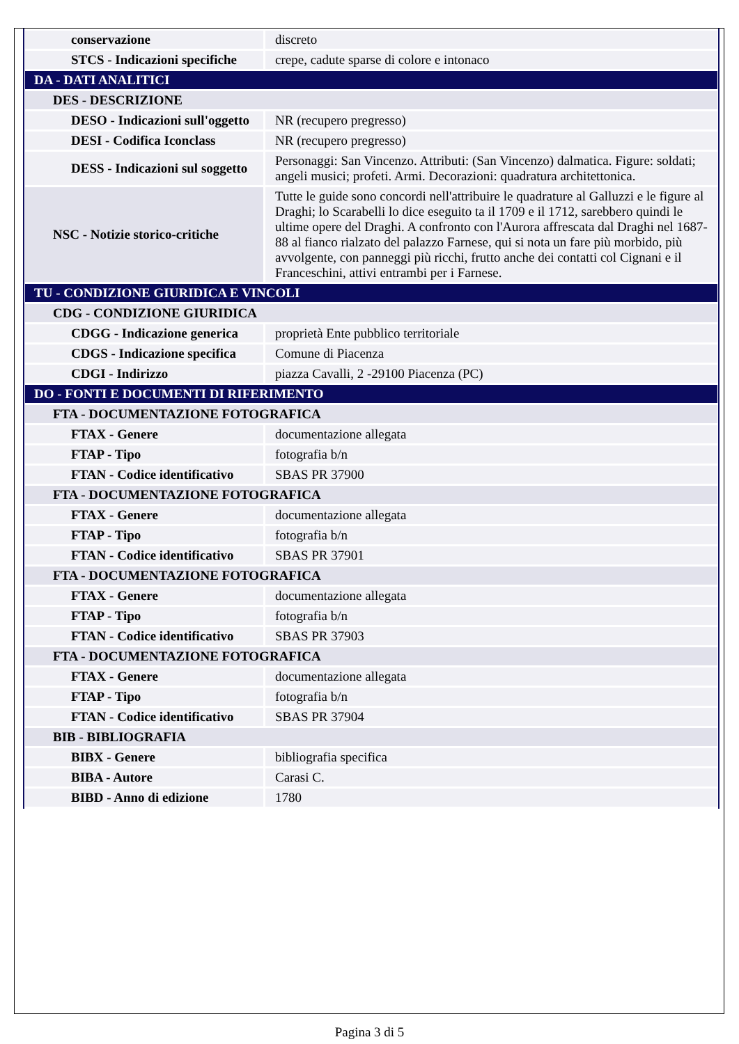| conservazione | discreto |
| STCS - Indicazioni specifiche | crepe, cadute sparse di colore e intonaco |
| DA - DATI ANALITICI | |
| DES - DESCRIZIONE | |
| DESO - Indicazioni sull'oggetto | NR (recupero pregresso) |
| DESI - Codifica Iconclass | NR (recupero pregresso) |
| DESS - Indicazioni sul soggetto | Personaggi: San Vincenzo. Attributi: (San Vincenzo) dalmatica. Figure: soldati; angeli musici; profeti. Armi. Decorazioni: quadratura architettonica. |
| NSC - Notizie storico-critiche | Tutte le guide sono concordi nell'attribuire le quadrature al Galluzzi e le figure al Draghi; lo Scarabelli lo dice eseguito ta il 1709 e il 1712, sarebbero quindi le ultime opere del Draghi. A confronto con l'Aurora affrescata dal Draghi nel 1687-88 al fianco rialzato del palazzo Farnese, qui si nota un fare più morbido, più avvolgente, con panneggi più ricchi, frutto anche dei contatti col Cignani e il Franceschini, attivi entrambi per i Farnese. |
| TU - CONDIZIONE GIURIDICA E VINCOLI | |
| CDG - CONDIZIONE GIURIDICA | |
| CDGG - Indicazione generica | proprietà Ente pubblico territoriale |
| CDGS - Indicazione specifica | Comune di Piacenza |
| CDGI - Indirizzo | piazza Cavalli, 2 -29100 Piacenza (PC) |
| DO - FONTI E DOCUMENTI DI RIFERIMENTO | |
| FTA - DOCUMENTAZIONE FOTOGRAFICA | |
| FTAX - Genere | documentazione allegata |
| FTAP - Tipo | fotografia b/n |
| FTAN - Codice identificativo | SBAS PR 37900 |
| FTA - DOCUMENTAZIONE FOTOGRAFICA | |
| FTAX - Genere | documentazione allegata |
| FTAP - Tipo | fotografia b/n |
| FTAN - Codice identificativo | SBAS PR 37901 |
| FTA - DOCUMENTAZIONE FOTOGRAFICA | |
| FTAX - Genere | documentazione allegata |
| FTAP - Tipo | fotografia b/n |
| FTAN - Codice identificativo | SBAS PR 37903 |
| FTA - DOCUMENTAZIONE FOTOGRAFICA | |
| FTAX - Genere | documentazione allegata |
| FTAP - Tipo | fotografia b/n |
| FTAN - Codice identificativo | SBAS PR 37904 |
| BIB - BIBLIOGRAFIA | |
| BIBX - Genere | bibliografia specifica |
| BIBA - Autore | Carasi C. |
| BIBD - Anno di edizione | 1780 |
Pagina 3 di 5